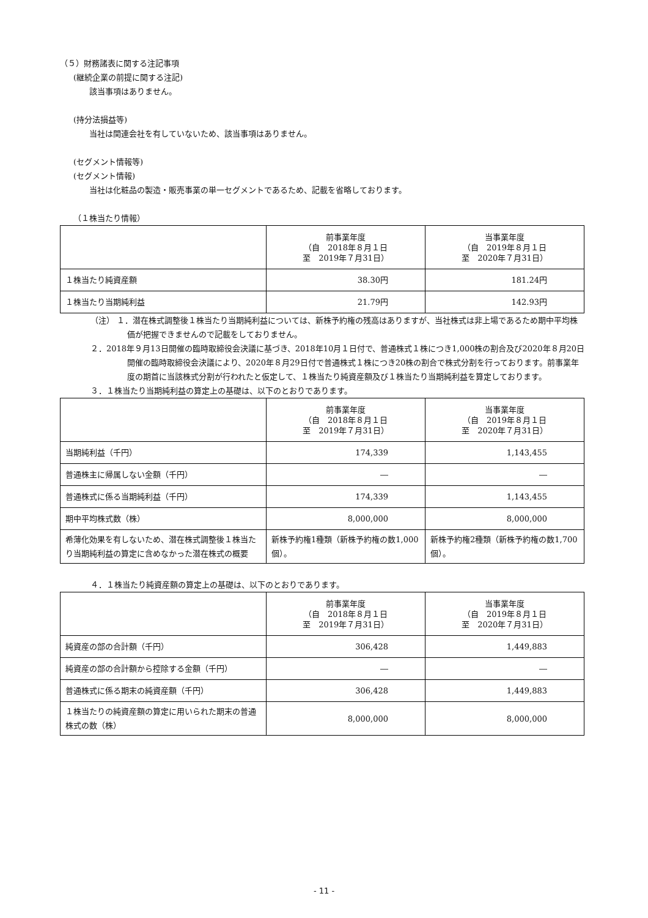（５）財務諸表に関する注記事項
(継続企業の前提に関する注記)
該当事項はありません。
(持分法損益等)
当社は関連会社を有していないため、該当事項はありません。
(セグメント情報等)
(セグメント情報)
当社は化粧品の製造・販売事業の単一セグメントであるため、記載を省略しております。
（１株当たり情報）
| | 前事業年度 （自 2018年８月１日 至 2019年７月31日） | 当事業年度 （自 2019年８月１日 至 2020年７月31日） |
| １株当たり純資産額 | 38.30円 | 181.24円 |
| １株当たり当期純利益 | 21.79円 | 142.93円 |
（注） １．潜在株式調整後１株当たり当期純利益については、新株予約権の残高はありますが、当社株式は非上場であるため期中平均株価が把握できませんので記載をしておりません。
２．2018年９月13日開催の臨時取締役会決議に基づき、2018年10月１日付で、普通株式１株につき1,000株の割合及び2020年８月20日開催の臨時取締役会決議により、2020年８月29日付で普通株式１株につき20株の割合で株式分割を行っております。前事業年度の期首に当該株式分割が行われたと仮定して、１株当たり純資産額及び１株当たり当期純利益を算定しております。
３．１株当たり当期純利益の算定上の基礎は、以下のとおりであります。
| | 前事業年度 （自 2018年８月１日 至 2019年７月31日） | 当事業年度 （自 2019年８月１日 至 2020年７月31日） |
| 当期純利益（千円） | 174,339 | 1,143,455 |
| 普通株主に帰属しない金額（千円） | ― | ― |
| 普通株式に係る当期純利益（千円） | 174,339 | 1,143,455 |
| 期中平均株式数（株） | 8,000,000 | 8,000,000 |
| 希薄化効果を有しないため、潜在株式調整後１株当たり当期純利益の算定に含めなかった潜在株式の概要 | 新株予約権1種類（新株予約権の数1,000個）。 | 新株予約権2種類（新株予約権の数1,700個）。 |
４．１株当たり純資産額の算定上の基礎は、以下のとおりであります。
| | 前事業年度 （自 2018年８月１日 至 2019年７月31日） | 当事業年度 （自 2019年８月１日 至 2020年７月31日） |
| 純資産の部の合計額（千円） | 306,428 | 1,449,883 |
| 純資産の部の合計額から控除する金額（千円） | ― | ― |
| 普通株式に係る期末の純資産額（千円） | 306,428 | 1,449,883 |
| １株当たりの純資産額の算定に用いられた期末の普通株式の数（株） | 8,000,000 | 8,000,000 |
- 11 -